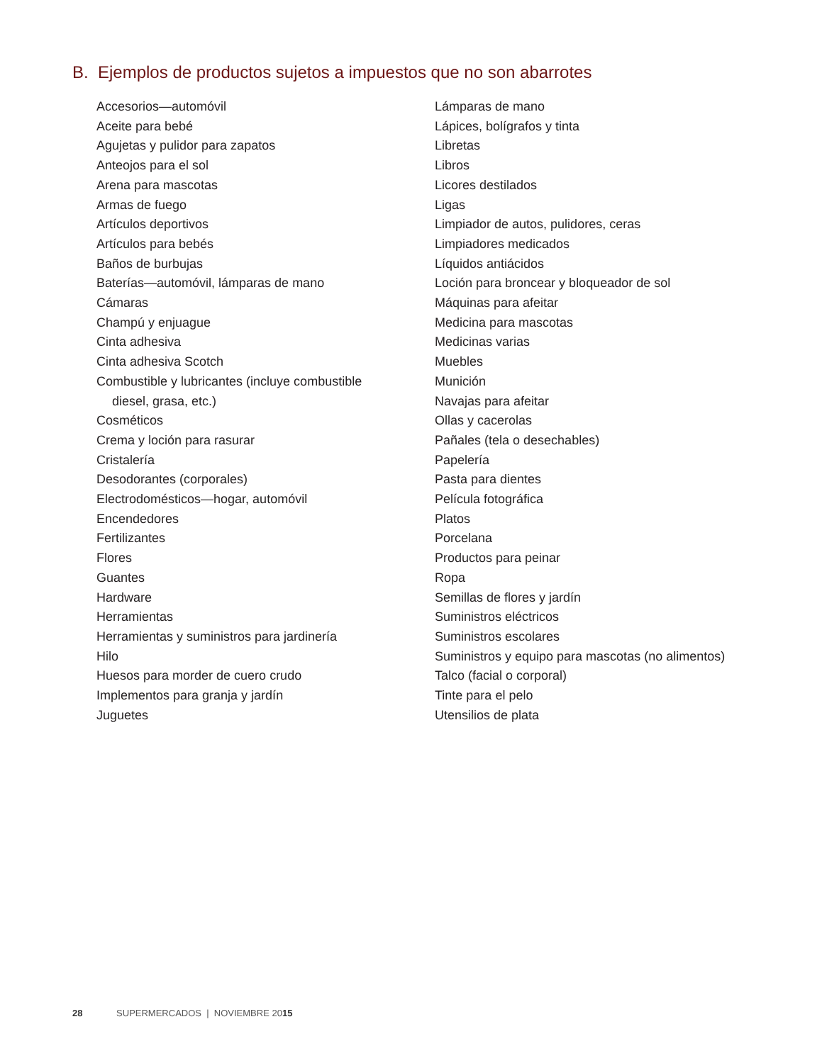B. Ejemplos de productos sujetos a impuestos que no son abarrotes
Accesorios—automóvil
Aceite para bebé
Agujetas y pulidor para zapatos
Anteojos para el sol
Arena para mascotas
Armas de fuego
Artículos deportivos
Artículos para bebés
Baños de burbujas
Baterías—automóvil, lámparas de mano
Cámaras
Champú y enjuague
Cinta adhesiva
Cinta adhesiva Scotch
Combustible y lubricantes (incluye combustible
diesel, grasa, etc.)
Cosméticos
Crema y loción para rasurar
Cristalería
Desodorantes (corporales)
Electrodomésticos—hogar, automóvil
Encendedores
Fertilizantes
Flores
Guantes
Hardware
Herramientas
Herramientas y suministros para jardinería
Hilo
Huesos para morder de cuero crudo
Implementos para granja y jardín
Juguetes
Lámparas de mano
Lápices, bolígrafos y tinta
Libretas
Libros
Licores destilados
Ligas
Limpiador de autos, pulidores, ceras
Limpiadores medicados
Líquidos antiácidos
Loción para broncear y bloqueador de sol
Máquinas para afeitar
Medicina para mascotas
Medicinas varias
Muebles
Munición
Navajas para afeitar
Ollas y cacerolas
Pañales (tela o desechables)
Papelería
Pasta para dientes
Película fotográfica
Platos
Porcelana
Productos para peinar
Ropa
Semillas de flores y jardín
Suministros eléctricos
Suministros escolares
Suministros y equipo para mascotas (no alimentos)
Talco (facial o corporal)
Tinte para el pelo
Utensilios de plata
28 SUPERMERCADOS | NOVIEMBRE 2015